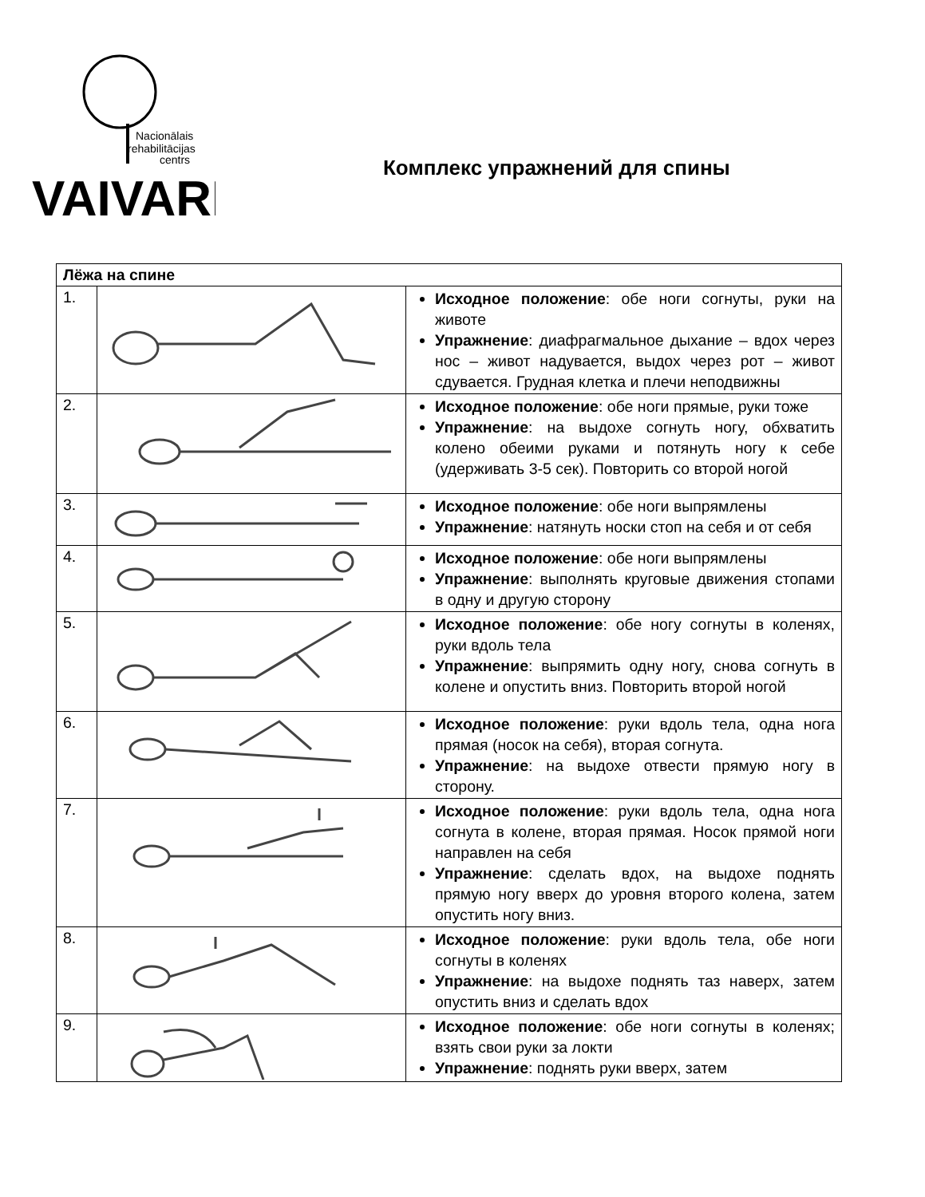Nacionālais
rehabilitācijas
centrs
VAIVARI
Комплекс упражнений для спины
| Лёжа на спине | | |
| --- | --- | --- |
| 1. | | Исходное положение : обе ноги согнуты, руки на животе Упражнение : диафрагмальное дыхание – вдох через нос – живот надувается, выдох через рот – живот сдувается. Грудная клетка и плечи неподвижны |
| 2. | | Исходное положение : обе ноги прямые, руки тоже Упражнение : на выдохе согнуть ногу, обхватить колено обеими руками и потянуть ногу к себе (удерживать 3-5 сек). Повторить со второй ногой |
| 3. | | Исходное положение : обе ноги выпрямлены Упражнение : натянуть носки стоп на себя и от себя |
| 4. | | Исходное положение : обе ноги выпрямлены Упражнение : выполнять круговые движения стопами в одну и другую сторону |
| 5. | | Исходное положение : обе ногу согнуты в коленях, руки вдоль тела Упражнение : выпрямить одну ногу, снова согнуть в колене и опустить вниз. Повторить второй ногой |
| 6. | | Исходное положение : руки вдоль тела, одна нога прямая (носок на себя), вторая согнута. Упражнение : на выдохе отвести прямую ногу в сторону. |
| 7. | | Исходное положение : руки вдоль тела, одна нога согнута в колене, вторая прямая. Носок прямой ноги направлен на себя Упражнение : сделать вдох, на выдохе поднять прямую ногу вверх до уровня второго колена, затем опустить ногу вниз. |
| 8. | | Исходное положение : руки вдоль тела, обе ноги согнуты в коленях Упражнение : на выдохе поднять таз наверх, затем опустить вниз и сделать вдох |
| 9. | | Исходное положение : обе ноги согнуты в коленях; взять свои руки за локти Упражнение : поднять руки вверх, затем |